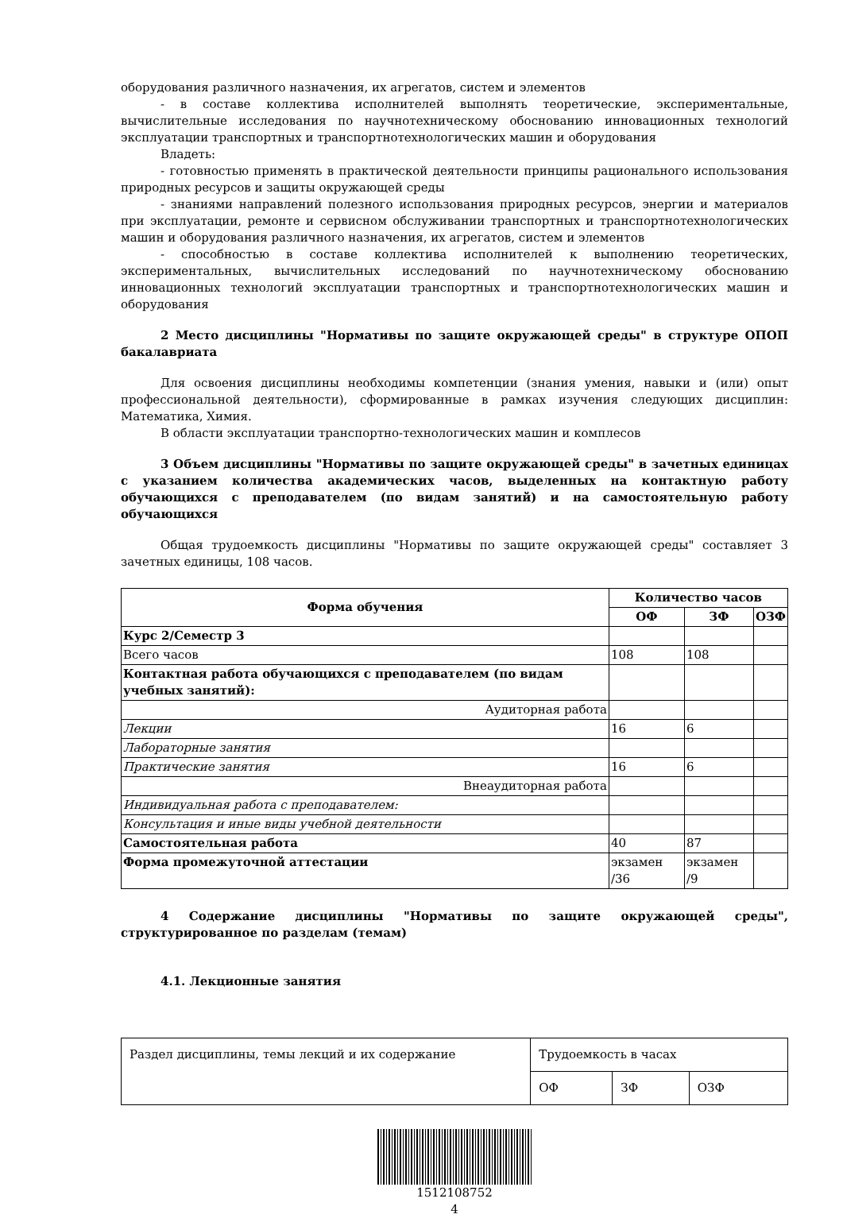оборудования различного назначения, их агрегатов, систем и элементов
- в составе коллектива исполнителей выполнять теоретические, экспериментальные, вычислительные исследования по научнотехническому обоснованию инновационных технологий эксплуатации транспортных и транспортнотехнологических машин и оборудования
Владеть:
- готовностью применять в практической деятельности принципы рационального использования природных ресурсов и защиты окружающей среды
- знаниями направлений полезного использования природных ресурсов, энергии и материалов при эксплуатации, ремонте и сервисном обслуживании транспортных и транспортнотехнологических машин и оборудования различного назначения, их агрегатов, систем и элементов
- способностью в составе коллектива исполнителей к выполнению теоретических, экспериментальных, вычислительных исследований по научнотехническому обоснованию инновационных технологий эксплуатации транспортных и транспортнотехнологических машин и оборудования
2 Место дисциплины "Нормативы по защите окружающей среды" в структуре ОПОП бакалавриата
Для освоения дисциплины необходимы компетенции (знания умения, навыки и (или) опыт профессиональной деятельности), сформированные в рамках изучения следующих дисциплин: Математика, Химия.
В области эксплуатации транспортно-технологических машин и комплесов
3 Объем дисциплины "Нормативы по защите окружающей среды" в зачетных единицах с указанием количества академических часов, выделенных на контактную работу обучающихся с преподавателем (по видам занятий) и на самостоятельную работу обучающихся
Общая трудоемкость дисциплины "Нормативы по защите окружающей среды" составляет 3 зачетных единицы, 108 часов.
| Форма обучения | Количество часов | | |
| --- | --- | --- | --- |
| | ОФ | ЗФ | ОЗФ |
| Курс 2/Семестр 3 | | | |
| Всего часов | 108 | 108 | |
| Контактная работа обучающихся с преподавателем (по видам учебных занятий): | | | |
| Аудиторная работа | | | |
| Лекции | 16 | 6 | |
| Лабораторные занятия | | | |
| Практические занятия | 16 | 6 | |
| Внеаудиторная работа | | | |
| Индивидуальная работа с преподавателем: | | | |
| Консультация и иные виды учебной деятельности | | | |
| Самостоятельная работа | 40 | 87 | |
| Форма промежуточной аттестации | экзамен /36 | экзамен /9 | |
4 Содержание дисциплины "Нормативы по защите окружающей среды", структурированное по разделам (темам)
4.1. Лекционные занятия
| Раздел дисциплины, темы лекций и их содержание | Трудоемкость в часах | | |
| | ОФ | ЗФ | ОЗФ |
1512108752
4